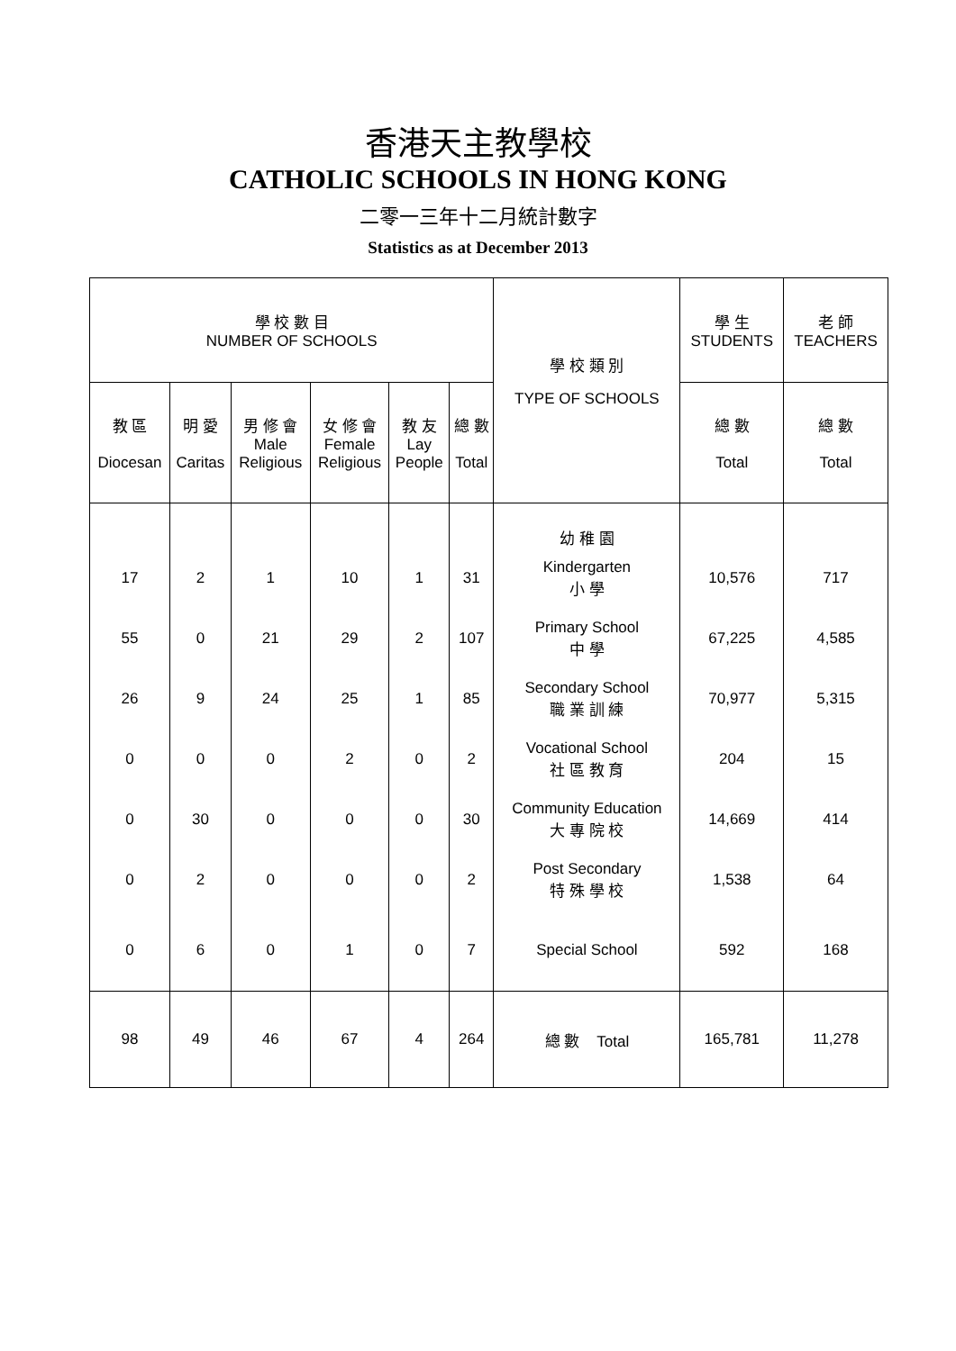香港天主教學校
CATHOLIC SCHOOLS IN HONG KONG
二零一三年十二月統計數字
Statistics as at December 2013
| 學 校 數 目 NUMBER OF SCHOOLS | | | | | | 學 校 類 別 | 學 生 STUDENTS | 老 師 TEACHERS |
| --- | --- | --- | --- | --- | --- | --- | --- | --- |
| 教 區 Diocesan | 明 愛 Caritas | 男 修 會 Male Religious | 女 修 會 Female Religious | 教 友 Lay People | 總 數 Total | TYPE OF SCHOOLS | 總 數 Total | 總 數 Total |
| | | | | | | 幼 稚 園 | | |
| 17 | 2 | 1 | 10 | 1 | 31 | Kindergarten 小 學 | 10,576 | 717 |
| 55 | 0 | 21 | 29 | 2 | 107 | Primary School 中 學 | 67,225 | 4,585 |
| 26 | 9 | 24 | 25 | 1 | 85 | Secondary School 職 業 訓 練 | 70,977 | 5,315 |
| 0 | 0 | 0 | 2 | 0 | 2 | Vocational School 社 區 教 育 | 204 | 15 |
| 0 | 30 | 0 | 0 | 0 | 30 | Community Education 大 專 院 校 | 14,669 | 414 |
| 0 | 2 | 0 | 0 | 0 | 2 | Post Secondary 特 殊 學 校 | 1,538 | 64 |
| 0 | 6 | 0 | 1 | 0 | 7 | Special School | 592 | 168 |
| 98 | 49 | 46 | 67 | 4 | 264 | 總 數 Total | 165,781 | 11,278 |